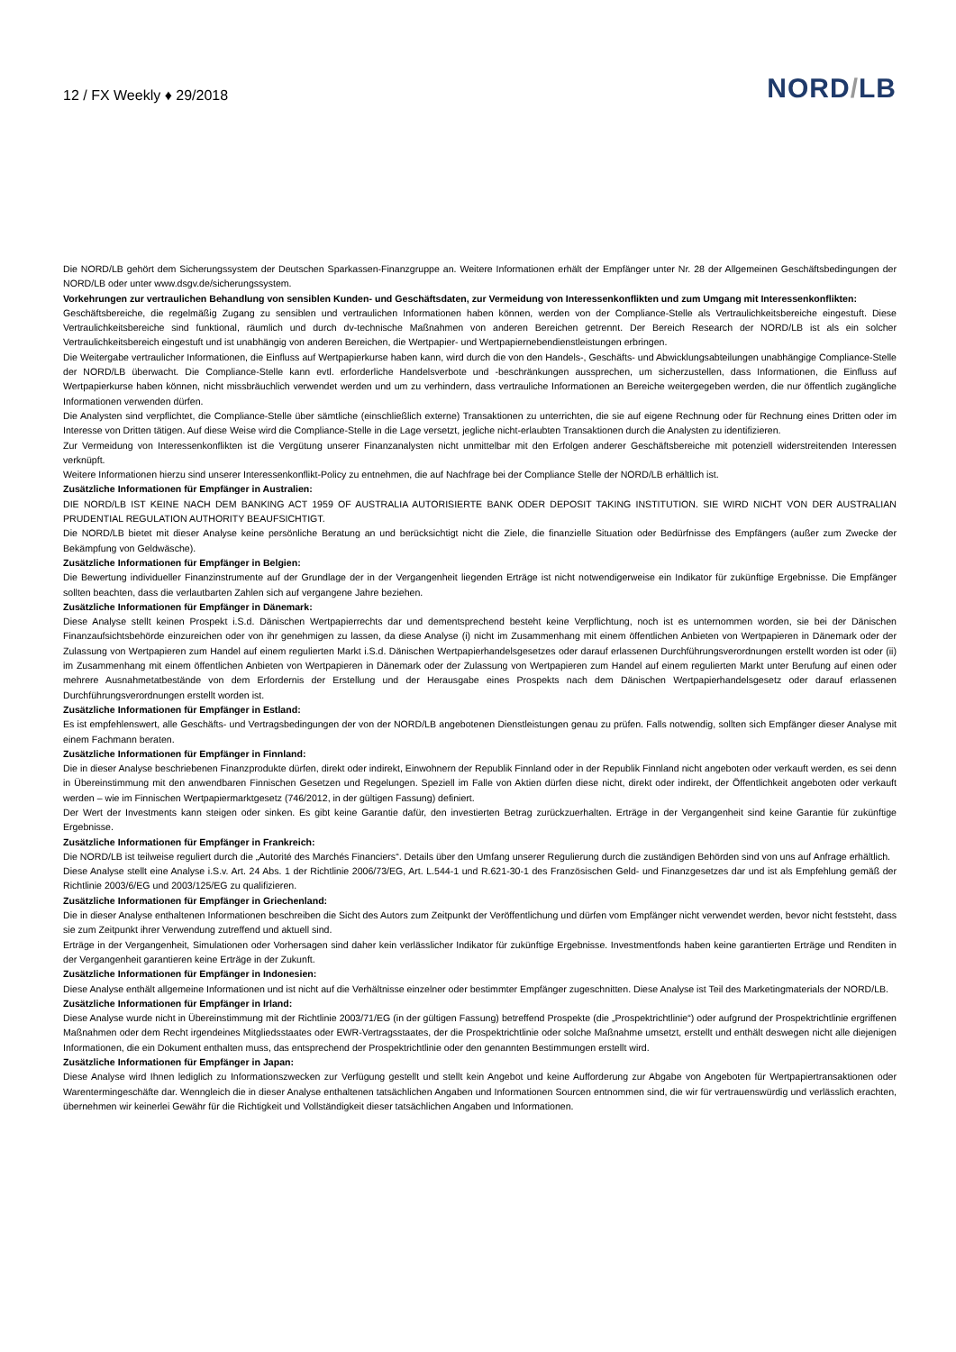12 / FX Weekly ♦ 29/2018
NORD/LB
Die NORD/LB gehört dem Sicherungssystem der Deutschen Sparkassen-Finanzgruppe an. Weitere Informationen erhält der Empfänger unter Nr. 28 der Allgemeinen Geschäftsbedingungen der NORD/LB oder unter www.dsgv.de/sicherungssystem.
Vorkehrungen zur vertraulichen Behandlung von sensiblen Kunden- und Geschäftsdaten, zur Vermeidung von Interessenkonflikten und zum Umgang mit Interessenkonflikten:
Geschäftsbereiche, die regelmäßig Zugang zu sensiblen und vertraulichen Informationen haben können, werden von der Compliance-Stelle als Vertraulichkeitsbereiche eingestuft. Diese Vertraulichkeitsbereiche sind funktional, räumlich und durch dv-technische Maßnahmen von anderen Bereichen getrennt. Der Bereich Research der NORD/LB ist als ein solcher Vertraulichkeitsbereich eingestuft und ist unabhängig von anderen Bereichen, die Wertpapier- und Wertpapiernebendienstleistungen erbringen.
Die Weitergabe vertraulicher Informationen, die Einfluss auf Wertpapierkurse haben kann, wird durch die von den Handels-, Geschäfts- und Abwicklungsabteilungen unabhängige Compliance-Stelle der NORD/LB überwacht. Die Compliance-Stelle kann evtl. erforderliche Handelsverbote und -beschränkungen aussprechen, um sicherzustellen, dass Informationen, die Einfluss auf Wertpapierkurse haben können, nicht missbräuchlich verwendet werden und um zu verhindern, dass vertrauliche Informationen an Bereiche weitergegeben werden, die nur öffentlich zugängliche Informationen verwenden dürfen.
Die Analysten sind verpflichtet, die Compliance-Stelle über sämtliche (einschließlich externe) Transaktionen zu unterrichten, die sie auf eigene Rechnung oder für Rechnung eines Dritten oder im Interesse von Dritten tätigen. Auf diese Weise wird die Compliance-Stelle in die Lage versetzt, jegliche nicht-erlaubten Transaktionen durch die Analysten zu identifizieren.
Zur Vermeidung von Interessenkonflikten ist die Vergütung unserer Finanzanalysten nicht unmittelbar mit den Erfolgen anderer Geschäftsbereiche mit potenziell widerstreitenden Interessen verknüpft.
Weitere Informationen hierzu sind unserer Interessenkonflikt-Policy zu entnehmen, die auf Nachfrage bei der Compliance Stelle der NORD/LB erhältlich ist.
Zusätzliche Informationen für Empfänger in Australien:
DIE NORD/LB IST KEINE NACH DEM BANKING ACT 1959 OF AUSTRALIA AUTORISIERTE BANK ODER DEPOSIT TAKING INSTITUTION. SIE WIRD NICHT VON DER AUSTRALIAN PRUDENTIAL REGULATION AUTHORITY BEAUFSICHTIGT.
Die NORD/LB bietet mit dieser Analyse keine persönliche Beratung an und berücksichtigt nicht die Ziele, die finanzielle Situation oder Bedürfnisse des Empfängers (außer zum Zwecke der Bekämpfung von Geldwäsche).
Zusätzliche Informationen für Empfänger in Belgien:
Die Bewertung individueller Finanzinstrumente auf der Grundlage der in der Vergangenheit liegenden Erträge ist nicht notwendigerweise ein Indikator für zukünftige Ergebnisse. Die Empfänger sollten beachten, dass die verlautbarten Zahlen sich auf vergangene Jahre beziehen.
Zusätzliche Informationen für Empfänger in Dänemark:
Diese Analyse stellt keinen Prospekt i.S.d. Dänischen Wertpapierrechts dar und dementsprechend besteht keine Verpflichtung, noch ist es unternommen worden, sie bei der Dänischen Finanzaufsichtsbehörde einzureichen oder von ihr genehmigen zu lassen, da diese Analyse (i) nicht im Zusammenhang mit einem öffentlichen Anbieten von Wertpapieren in Dänemark oder der Zulassung von Wertpapieren zum Handel auf einem regulierten Markt i.S.d. Dänischen Wertpapierhandelsgesetzes oder darauf erlassenen Durchführungsverordnungen erstellt worden ist oder (ii) im Zusammenhang mit einem öffentlichen Anbieten von Wertpapieren in Dänemark oder der Zulassung von Wertpapieren zum Handel auf einem regulierten Markt unter Berufung auf einen oder mehrere Ausnahmetatbestände von dem Erfordernis der Erstellung und der Herausgabe eines Prospekts nach dem Dänischen Wertpapierhandelsgesetz oder darauf erlassenen Durchführungsverordnungen erstellt worden ist.
Zusätzliche Informationen für Empfänger in Estland:
Es ist empfehlenswert, alle Geschäfts- und Vertragsbedingungen der von der NORD/LB angebotenen Dienstleistungen genau zu prüfen. Falls notwendig, sollten sich Empfänger dieser Analyse mit einem Fachmann beraten.
Zusätzliche Informationen für Empfänger in Finnland:
Die in dieser Analyse beschriebenen Finanzprodukte dürfen, direkt oder indirekt, Einwohnern der Republik Finnland oder in der Republik Finnland nicht angeboten oder verkauft werden, es sei denn in Übereinstimmung mit den anwendbaren Finnischen Gesetzen und Regelungen. Speziell im Falle von Aktien dürfen diese nicht, direkt oder indirekt, der Öffentlichkeit angeboten oder verkauft werden – wie im Finnischen Wertpapiermarktgesetz (746/2012, in der gültigen Fassung) definiert.
Der Wert der Investments kann steigen oder sinken. Es gibt keine Garantie dafür, den investierten Betrag zurückzuerhalten. Erträge in der Vergangenheit sind keine Garantie für zukünftige Ergebnisse.
Zusätzliche Informationen für Empfänger in Frankreich:
Die NORD/LB ist teilweise reguliert durch die „Autorité des Marchés Financiers“. Details über den Umfang unserer Regulierung durch die zuständigen Behörden sind von uns auf Anfrage erhältlich.
Diese Analyse stellt eine Analyse i.S.v. Art. 24 Abs. 1 der Richtlinie 2006/73/EG, Art. L.544-1 und R.621-30-1 des Französischen Geld- und Finanzgesetzes dar und ist als Empfehlung gemäß der Richtlinie 2003/6/EG und 2003/125/EG zu qualifizieren.
Zusätzliche Informationen für Empfänger in Griechenland:
Die in dieser Analyse enthaltenen Informationen beschreiben die Sicht des Autors zum Zeitpunkt der Veröffentlichung und dürfen vom Empfänger nicht verwendet werden, bevor nicht feststeht, dass sie zum Zeitpunkt ihrer Verwendung zutreffend und aktuell sind.
Erträge in der Vergangenheit, Simulationen oder Vorhersagen sind daher kein verlässlicher Indikator für zukünftige Ergebnisse. Investmentfonds haben keine garantierten Erträge und Renditen in der Vergangenheit garantieren keine Erträge in der Zukunft.
Zusätzliche Informationen für Empfänger in Indonesien:
Diese Analyse enthält allgemeine Informationen und ist nicht auf die Verhältnisse einzelner oder bestimmter Empfänger zugeschnitten. Diese Analyse ist Teil des Marketingmaterials der NORD/LB.
Zusätzliche Informationen für Empfänger in Irland:
Diese Analyse wurde nicht in Übereinstimmung mit der Richtlinie 2003/71/EG (in der gültigen Fassung) betreffend Prospekte (die „Prospektrichtlinie“) oder aufgrund der Prospektrichtlinie ergriffenen Maßnahmen oder dem Recht irgendeines Mitgliedsstaates oder EWR-Vertragsstaates, der die Prospektrichtlinie oder solche Maßnahme umsetzt, erstellt und enthält deswegen nicht alle diejenigen Informationen, die ein Dokument enthalten muss, das entsprechend der Prospektrichtlinie oder den genannten Bestimmungen erstellt wird.
Zusätzliche Informationen für Empfänger in Japan:
Diese Analyse wird Ihnen lediglich zu Informationszwecken zur Verfügung gestellt und stellt kein Angebot und keine Aufforderung zur Abgabe von Angeboten für Wertpapiertransaktionen oder Warentermingeschäfte dar. Wenngleich die in dieser Analyse enthaltenen tatsächlichen Angaben und Informationen Sourcen entnommen sind, die wir für vertrauenswürdig und verlässlich erachten, übernehmen wir keinerlei Gewähr für die Richtigkeit und Vollständigkeit dieser tatsächlichen Angaben und Informationen.